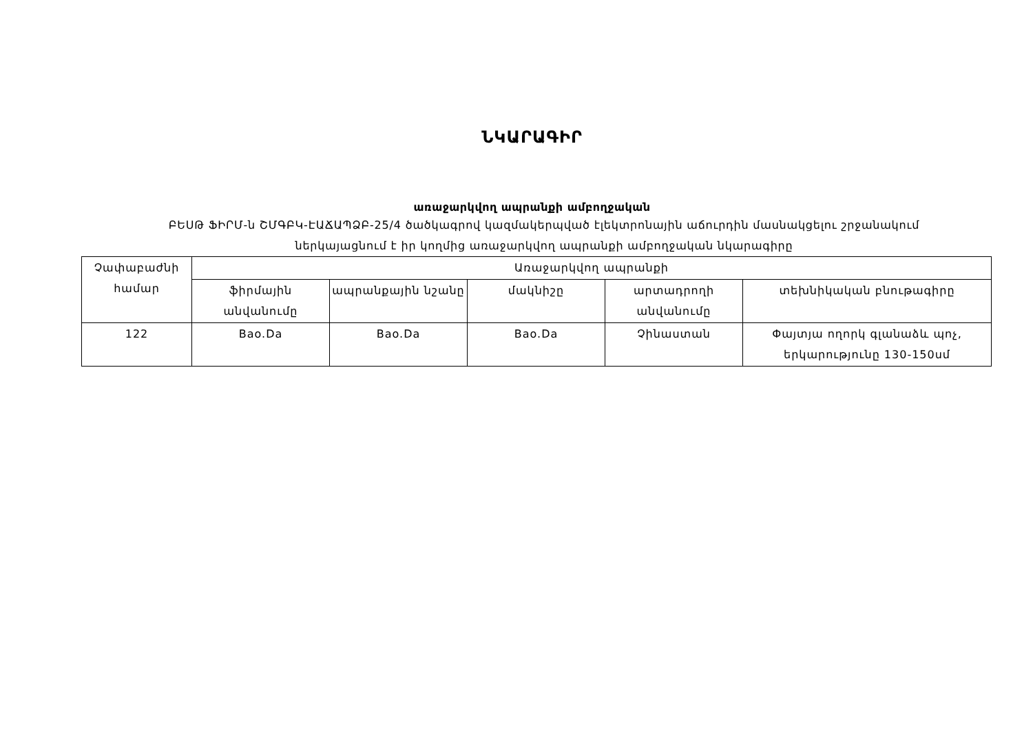ՆԿԱՐԱԳԻՐ
առաջարկվող ապրանքի ամբողջական
ԲԵՍԹ ՖԻՐՄ-ն ՇՄԳԲԿ-ԷԱՃԱՊՁԲ-25/4 ծածկագրով կազմակերպված էլեկտրոնային աճուրդին մասնակցելու շրջանակում
ներկայացնում է իր կողմից առաջարկվող ապրանքի ամբողջական նկարագիրը
| Չափաբաժնի համար | Առաջարկվող ապրանքի | | | | |
| | ֆիրմային անվանումը | ապրանքային նշանը | մակնիշը | արտադրողի անվանումը | տեխնիկական բնութագիրը |
| 122 | Bao.Da | Bao.Da | Bao.Da | Չինաստան | Փայտյա ողորկ գլանաձև պոչ, երկարությունը 130-150սմ |